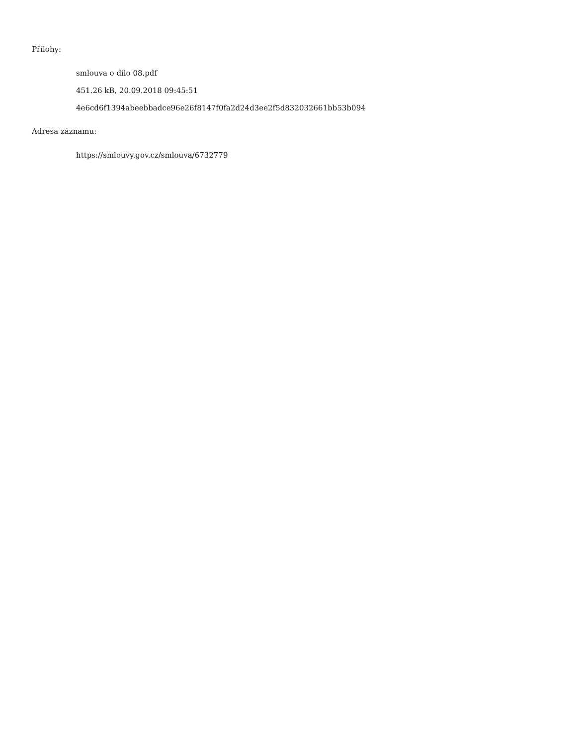Přílohy:
smlouva o dílo 08.pdf
451.26 kB, 20.09.2018 09:45:51
4e6cd6f1394abeebbadce96e26f8147f0fa2d24d3ee2f5d832032661bb53b094
Adresa záznamu:
https://smlouvy.gov.cz/smlouva/6732779